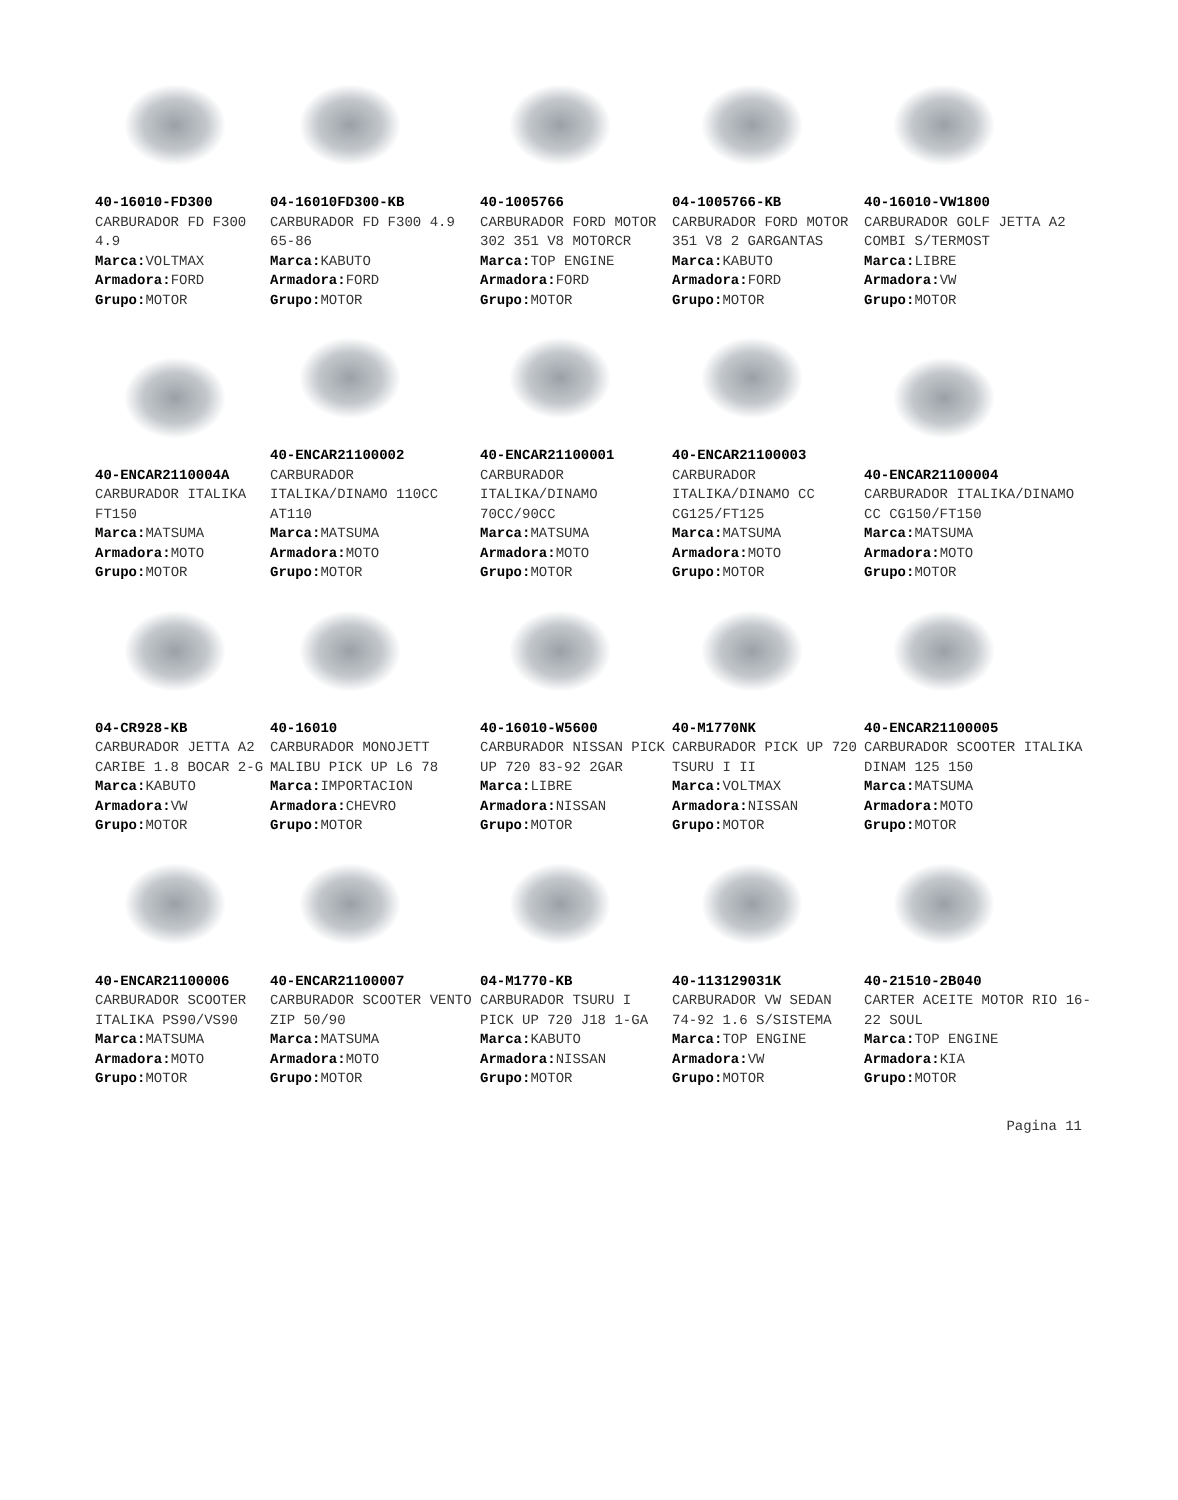40-16010-FD300
CARBURADOR FD F300 4.9
Marca: VOLTMAX
Armadora: FORD
Grupo: MOTOR
04-16010FD300-KB
CARBURADOR FD F300 4.9 65-86
Marca: KABUTO
Armadora: FORD
Grupo: MOTOR
40-1005766
CARBURADOR FORD MOTOR 302 351 V8 MOTORCR
Marca: TOP ENGINE
Armadora: FORD
Grupo: MOTOR
04-1005766-KB
CARBURADOR FORD MOTOR 351 V8 2 GARGANTAS
Marca: KABUTO
Armadora: FORD
Grupo: MOTOR
40-16010-VW1800
CARBURADOR GOLF JETTA A2 COMBI S/TERMOST
Marca: LIBRE
Armadora: VW
Grupo: MOTOR
40-ENCAR2110004A
CARBURADOR ITALIKA FT150
Marca: MATSUMA
Armadora: MOTO
Grupo: MOTOR
40-ENCAR21100002
CARBURADOR ITALIKA/DINAMO 110CC AT110
Marca: MATSUMA
Armadora: MOTO
Grupo: MOTOR
40-ENCAR21100001
CARBURADOR ITALIKA/DINAMO 70CC/90CC
Marca: MATSUMA
Armadora: MOTO
Grupo: MOTOR
40-ENCAR21100003
CARBURADOR ITALIKA/DINAMO CC CG125/FT125
Marca: MATSUMA
Armadora: MOTO
Grupo: MOTOR
40-ENCAR21100004
CARBURADOR ITALIKA/DINAMO CC CG150/FT150
Marca: MATSUMA
Armadora: MOTO
Grupo: MOTOR
04-CR928-KB
CARBURADOR JETTA A2 CARIBE 1.8 BOCAR 2-G
Marca: KABUTO
Armadora: VW
Grupo: MOTOR
40-16010
CARBURADOR MONOJETT MALIBU PICK UP L6 78
Marca: IMPORTACION
Armadora: CHEVRO
Grupo: MOTOR
40-16010-W5600
CARBURADOR NISSAN PICK UP 720 83-92 2GAR
Marca: LIBRE
Armadora: NISSAN
Grupo: MOTOR
40-M1770NK
CARBURADOR PICK UP 720 TSURU I II
Marca: VOLTMAX
Armadora: NISSAN
Grupo: MOTOR
40-ENCAR21100005
CARBURADOR SCOOTER ITALIKA DINAM 125 150
Marca: MATSUMA
Armadora: MOTO
Grupo: MOTOR
40-ENCAR21100006
CARBURADOR SCOOTER ITALIKA PS90/VS90
Marca: MATSUMA
Armadora: MOTO
Grupo: MOTOR
40-ENCAR21100007
CARBURADOR SCOOTER VENTO ZIP 50/90
Marca: MATSUMA
Armadora: MOTO
Grupo: MOTOR
04-M1770-KB
CARBURADOR TSURU I PICK UP 720 J18 1-GA
Marca: KABUTO
Armadora: NISSAN
Grupo: MOTOR
40-113129031K
CARBURADOR VW SEDAN 74-92 1.6 S/SISTEMA
Marca: TOP ENGINE
Armadora: VW
Grupo: MOTOR
40-21510-2B040
CARTER ACEITE MOTOR RIO 16-22 SOUL
Marca: TOP ENGINE
Armadora: KIA
Grupo: MOTOR
Pagina 11